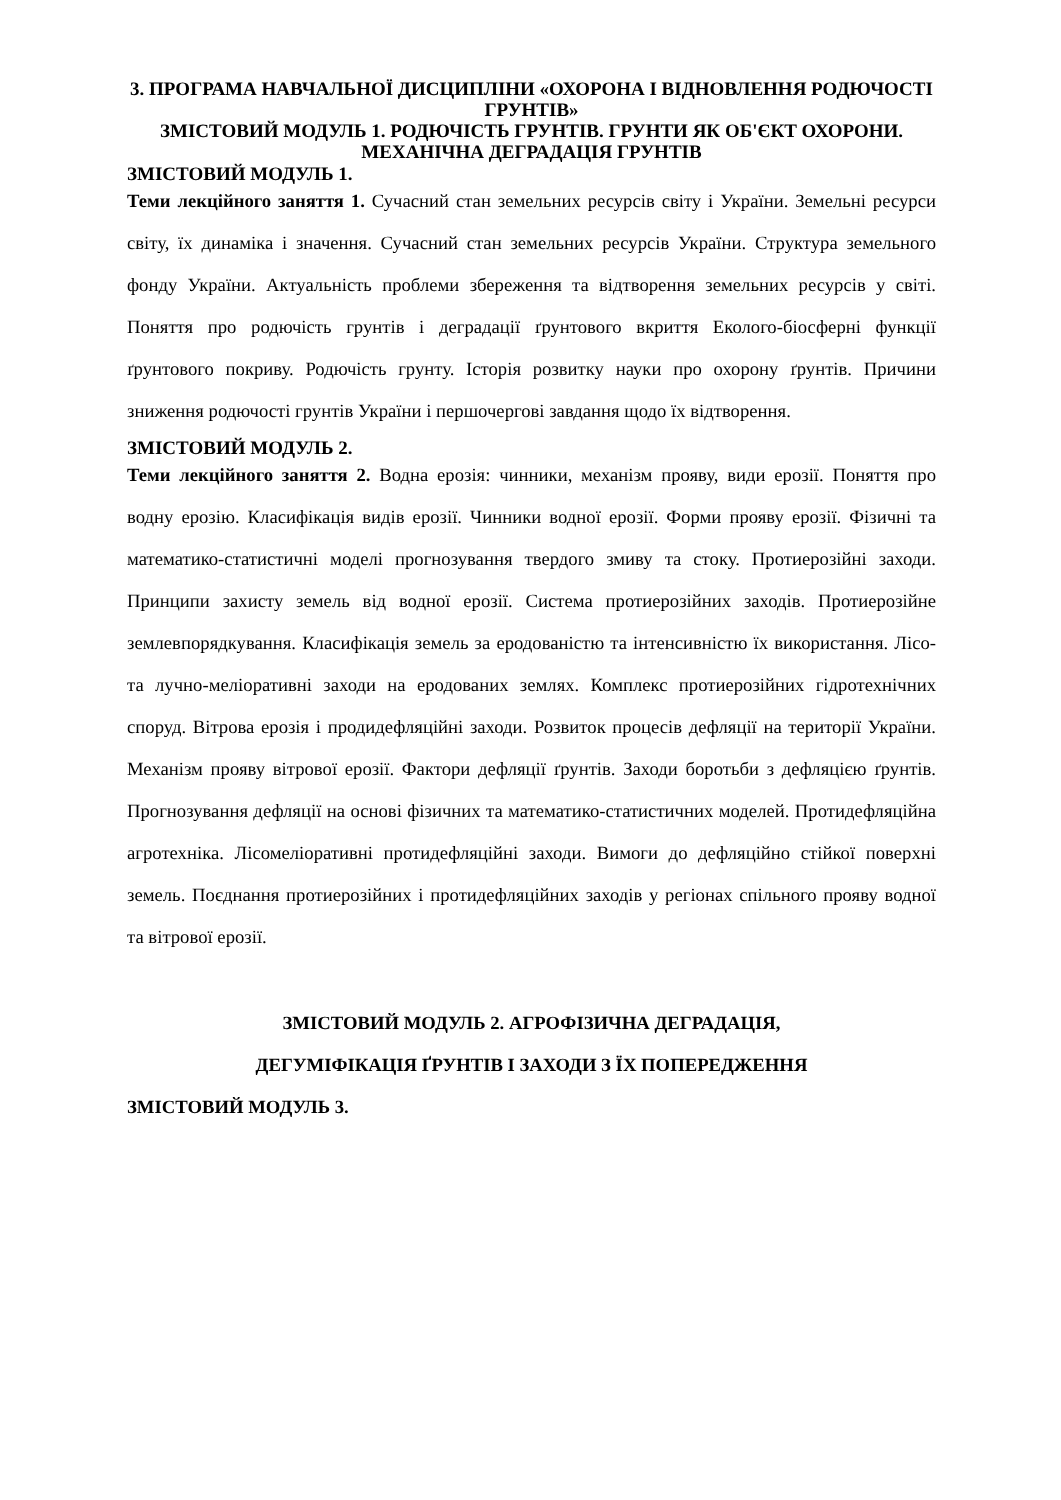3. ПРОГРАМА НАВЧАЛЬНОЇ ДИСЦИПЛІНИ «ОХОРОНА І ВІДНОВЛЕННЯ РОДЮЧОСТІ ГРУНТІВ»
ЗМІСТОВИЙ МОДУЛЬ 1. РОДЮЧІСТЬ ГРУНТІВ. ГРУНТИ ЯК ОБ'ЄКТ ОХОРОНИ. МЕХАНІЧНА ДЕГРАДАЦІЯ ГРУНТІВ
ЗМІСТОВИЙ МОДУЛЬ 1.
Теми лекційного заняття 1. Сучасний стан земельних ресурсів світу і України. Земельні ресурси світу, їх динаміка і значення. Сучасний стан земельних ресурсів України. Структура земельного фонду України. Актуальність проблеми збереження та відтворення земельних ресурсів у світі. Поняття про родючість грунтів і деградації ґрунтового вкриття Еколого-біосферні функції ґрунтового покриву. Родючість грунту. Історія розвитку науки про охорону ґрунтів. Причини зниження родючості грунтів України і першочергові завдання щодо їх відтворення.
ЗМІСТОВИЙ МОДУЛЬ 2.
Теми лекційного заняття 2. Водна ерозія: чинники, механізм прояву, види ерозії. Поняття про водну ерозію. Класифікація видів ерозії. Чинники водної ерозії. Форми прояву ерозії. Фізичні та математико-статистичні моделі прогнозування твердого змиву та стоку. Протиерозійні заходи. Принципи захисту земель від водної ерозії. Система протиерозійних заходів. Протиерозійне землевпорядкування. Класифікація земель за еродованістю та інтенсивністю їх використання. Лісо- та лучно-меліоративні заходи на еродованих землях. Комплекс протиерозійних гідротехнічних споруд. Вітрова ерозія і продидефляційні заходи. Розвиток процесів дефляції на території України. Механізм прояву вітрової ерозії. Фактори дефляції ґрунтів. Заходи боротьби з дефляцією ґрунтів. Прогнозування дефляції на основі фізичних та математико-статистичних моделей. Протидефляційна агротехніка. Лісомеліоративні протидефляційні заходи. Вимоги до дефляційно стійкої поверхні земель. Поєднання протиерозійних і протидефляційних заходів у регіонах спільного прояву водної та вітрової ерозії.
ЗМІСТОВИЙ МОДУЛЬ 2. АГРОФІЗИЧНА ДЕГРАДАЦІЯ,
ДЕГУМІФІКАЦІЯ ҐРУНТІВ І ЗАХОДИ З ЇХ ПОПЕРЕДЖЕННЯ
ЗМІСТОВИЙ МОДУЛЬ 3.